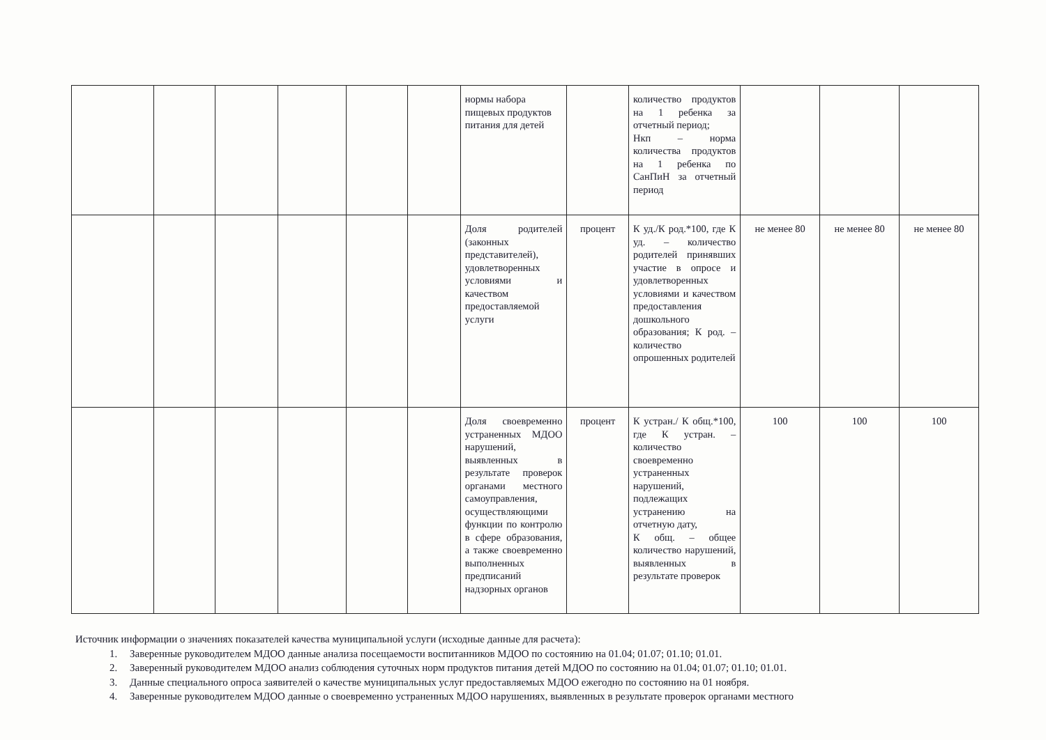| | | | | | | нормы набора пищевых продуктов питания для детей | | количество продуктов на 1 ребенка за отчетный период; Нкп – норма количества продуктов на 1 ребенка по СанПиН за отчетный период | | | |
| | | | | | | Доля родителей (законных представителей), удовлетворенных условиями и качеством предоставляемой услуги | процент | К уд./К род.*100, где К уд. – количество родителей принявших участие в опросе и удовлетворенных условиями и качеством предоставления дошкольного образования; К род. – количество опрошенных родителей | не менее 80 | не менее 80 | не менее 80 |
| | | | | | | Доля своевременно устраненных МДОО нарушений, выявленных в результате проверок органами местного самоуправления, осуществляющими функции по контролю в сфере образования, а также своевременно выполненных предписаний надзорных органов | процент | К устран./ К общ.*100, где К устран. – количество своевременно устраненных нарушений, подлежащих устранению на отчетную дату, К общ. – общее количество нарушений, выявленных в результате проверок | 100 | 100 | 100 |
Источник информации о значениях показателей качества муниципальной услуги (исходные данные для расчета):
1. Заверенные руководителем МДОО данные анализа посещаемости воспитанников МДОО по состоянию на 01.04; 01.07; 01.10; 01.01.
2. Заверенный руководителем МДОО анализ соблюдения суточных норм продуктов питания детей МДОО по состоянию на 01.04; 01.07; 01.10; 01.01.
3. Данные специального опроса заявителей о качестве муниципальных услуг предоставляемых МДОО ежегодно по состоянию на 01 ноября.
4. Заверенные руководителем МДОО данные о своевременно устраненных МДОО нарушениях, выявленных в результате проверок органами местного